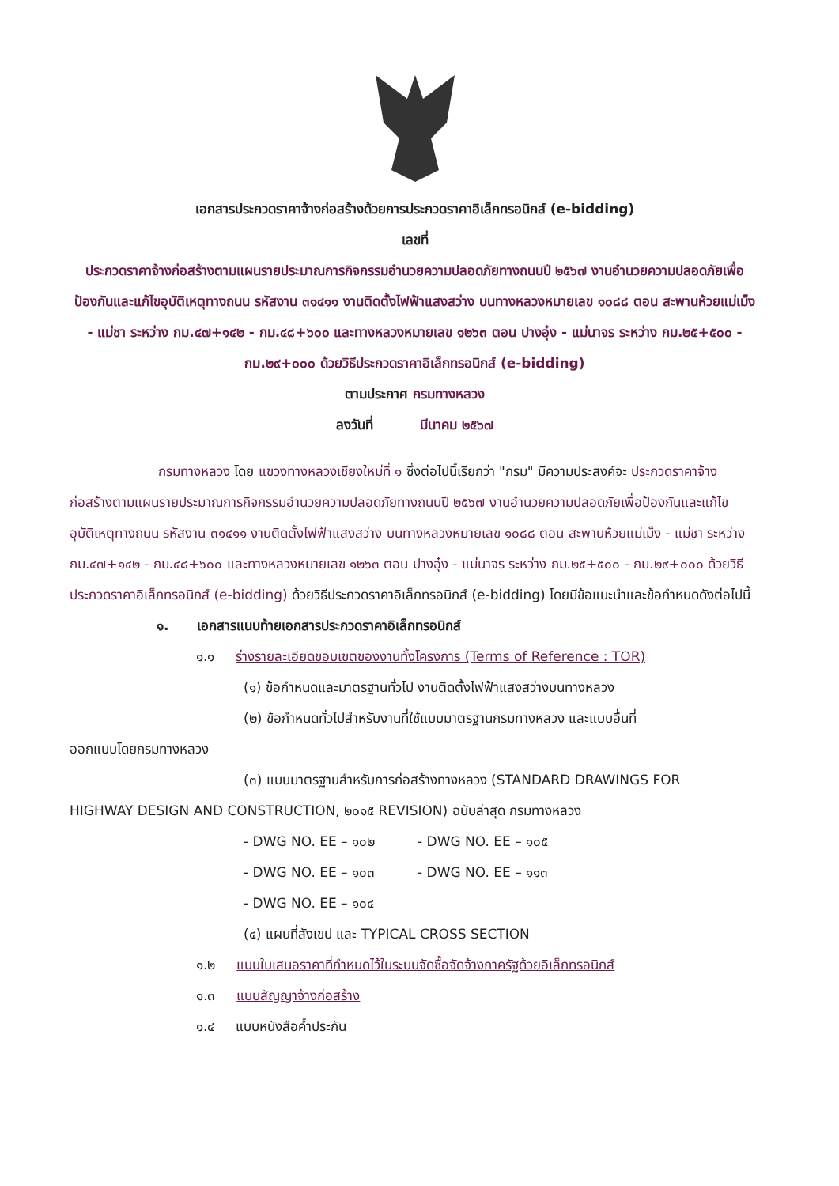เอกสารประกวดราคาจ้างก่อสร้างด้วยการประกวดราคาอิเล็กทรอนิกส์ (e-bidding)
เลขที่
ประกวดราคาจ้างก่อสร้างตามแผนรายประมาณการกิจกรรมอำนวยความปลอดภัยทางถนนปี ๒๕๖๗ งานอำนวยความปลอดภัยเพื่อป้องกันและแก้ไขอุบัติเหตุทางถนน รหัสงาน ๓๑๔๑๑ งานติดตั้งไฟฟ้าแสงสว่าง บนทางหลวงหมายเลข ๑๐๘๘ ตอน สะพานห้วยแม่เม็ง - แม่ชา ระหว่าง กม.๔๗+๑๔๒ - กม.๔๘+๖๐๐ และทางหลวงหมายเลข ๑๒๖๓ ตอน ปางอุ๋ง - แม่นาจร ระหว่าง กม.๒๕+๕๐๐ - กม.๒๙+๐๐๐ ด้วยวิธีประกวดราคาอิเล็กทรอนิกส์ (e-bidding)
ตามประกาศ กรมทางหลวง
ลงวันที่ มีนาคม ๒๕๖๗
กรมทางหลวง โดย แขวงทางหลวงเชียงใหม่ที่ ๑ ซึ่งต่อไปนี้เรียกว่า "กรม" มีความประสงค์จะ ประกวดราคาจ้างก่อสร้างตามแผนรายประมาณการกิจกรรมอำนวยความปลอดภัยทางถนนปี ๒๕๖๗ งานอำนวยความปลอดภัยเพื่อป้องกันและแก้ไขอุบัติเหตุทางถนน รหัสงาน ๓๑๔๑๑ งานติดตั้งไฟฟ้าแสงสว่าง บนทางหลวงหมายเลข ๑๐๘๘ ตอน สะพานห้วยแม่เม็ง - แม่ชา ระหว่าง กม.๔๗+๑๔๒ - กม.๔๘+๖๐๐ และทางหลวงหมายเลข ๑๒๖๓ ตอน ปางอุ๋ง - แม่นาจร ระหว่าง กม.๒๕+๕๐๐ - กม.๒๙+๐๐๐ ด้วยวิธีประกวดราคาอิเล็กทรอนิกส์ (e-bidding) ด้วยวิธีประกวดราคาอิเล็กทรอนิกส์ (e-bidding) โดยมีข้อแนะนำและข้อกำหนดดังต่อไปนี้
๑. เอกสารแนบท้ายเอกสารประกวดราคาอิเล็กทรอนิกส์
๑.๑ ร่างรายละเอียดขอบเขตของงานทั้งโครงการ (Terms of Reference : TOR)
(๑) ข้อกำหนดและมาตรฐานทั่วไป งานติดตั้งไฟฟ้าแสงสว่างบนทางหลวง
(๒) ข้อกำหนดทั่วไปสำหรับงานที่ใช้แบบมาตรฐานกรมทางหลวง และแบบอื่นที่
ออกแบบโดยกรมทางหลวง
(๓) แบบมาตรฐานสำหรับการก่อสร้างทางหลวง (STANDARD DRAWINGS FOR
HIGHWAY DESIGN AND CONSTRUCTION, ๒๐๑๕ REVISION) ฉบับล่าสุด กรมทางหลวง
- DWG NO. EE – ๑๐๒ - DWG NO. EE – ๑๐๕
- DWG NO. EE – ๑๐๓ - DWG NO. EE – ๑๑๓
- DWG NO. EE – ๑๐๔
(๔) แผนที่สังเขป และ TYPICAL CROSS SECTION
๑.๒ แบบใบเสนอราคาที่กำหนดไว้ในระบบจัดซื้อจัดจ้างภาครัฐด้วยอิเล็กทรอนิกส์
๑.๓ แบบสัญญาจ้างก่อสร้าง
๑.๔ แบบหนังสือค้ำประกัน